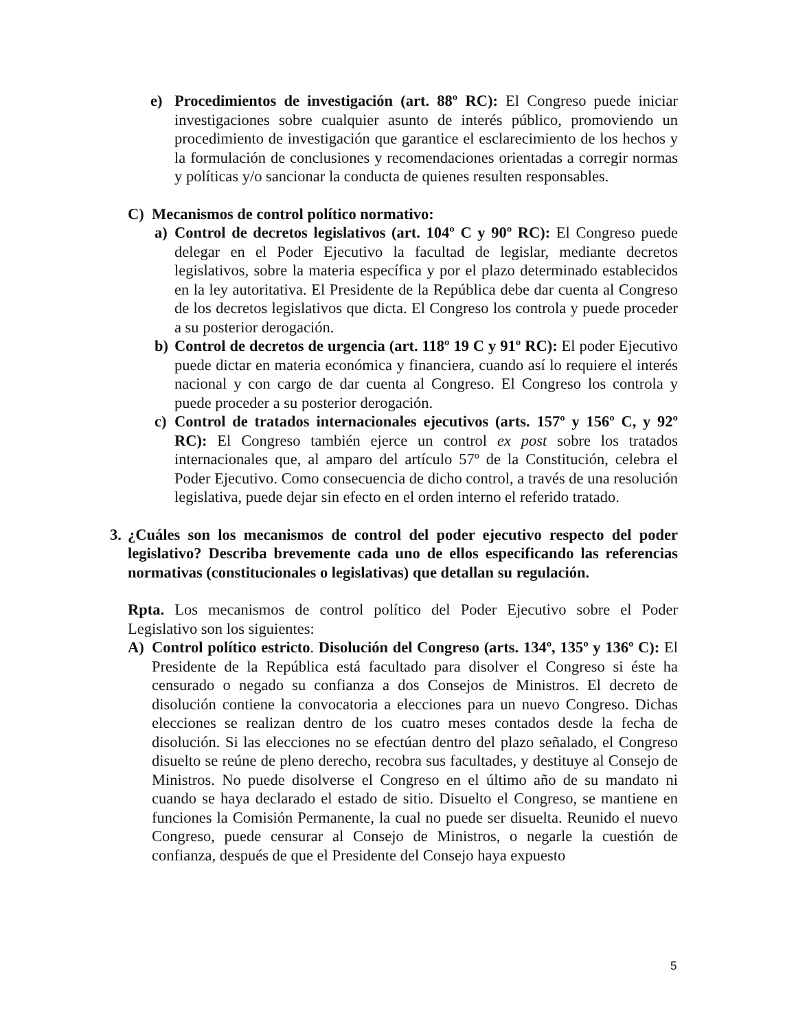e) Procedimientos de investigación (art. 88º RC): El Congreso puede iniciar investigaciones sobre cualquier asunto de interés público, promoviendo un procedimiento de investigación que garantice el esclarecimiento de los hechos y la formulación de conclusiones y recomendaciones orientadas a corregir normas y políticas y/o sancionar la conducta de quienes resulten responsables.
C) Mecanismos de control político normativo:
a) Control de decretos legislativos (art. 104º C y 90º RC): El Congreso puede delegar en el Poder Ejecutivo la facultad de legislar, mediante decretos legislativos, sobre la materia específica y por el plazo determinado establecidos en la ley autoritativa. El Presidente de la República debe dar cuenta al Congreso de los decretos legislativos que dicta. El Congreso los controla y puede proceder a su posterior derogación.
b) Control de decretos de urgencia (art. 118º 19 C y 91º RC): El poder Ejecutivo puede dictar en materia económica y financiera, cuando así lo requiere el interés nacional y con cargo de dar cuenta al Congreso. El Congreso los controla y puede proceder a su posterior derogación.
c) Control de tratados internacionales ejecutivos (arts. 157º y 156º C, y 92º RC): El Congreso también ejerce un control ex post sobre los tratados internacionales que, al amparo del artículo 57º de la Constitución, celebra el Poder Ejecutivo. Como consecuencia de dicho control, a través de una resolución legislativa, puede dejar sin efecto en el orden interno el referido tratado.
3. ¿Cuáles son los mecanismos de control del poder ejecutivo respecto del poder legislativo? Describa brevemente cada uno de ellos especificando las referencias normativas (constitucionales o legislativas) que detallan su regulación.
Rpta. Los mecanismos de control político del Poder Ejecutivo sobre el Poder Legislativo son los siguientes:
A) Control político estricto. Disolución del Congreso (arts. 134º, 135º y 136º C): El Presidente de la República está facultado para disolver el Congreso si éste ha censurado o negado su confianza a dos Consejos de Ministros. El decreto de disolución contiene la convocatoria a elecciones para un nuevo Congreso. Dichas elecciones se realizan dentro de los cuatro meses contados desde la fecha de disolución. Si las elecciones no se efectúan dentro del plazo señalado, el Congreso disuelto se reúne de pleno derecho, recobra sus facultades, y destituye al Consejo de Ministros. No puede disolverse el Congreso en el último año de su mandato ni cuando se haya declarado el estado de sitio. Disuelto el Congreso, se mantiene en funciones la Comisión Permanente, la cual no puede ser disuelta. Reunido el nuevo Congreso, puede censurar al Consejo de Ministros, o negarle la cuestión de confianza, después de que el Presidente del Consejo haya expuesto
5